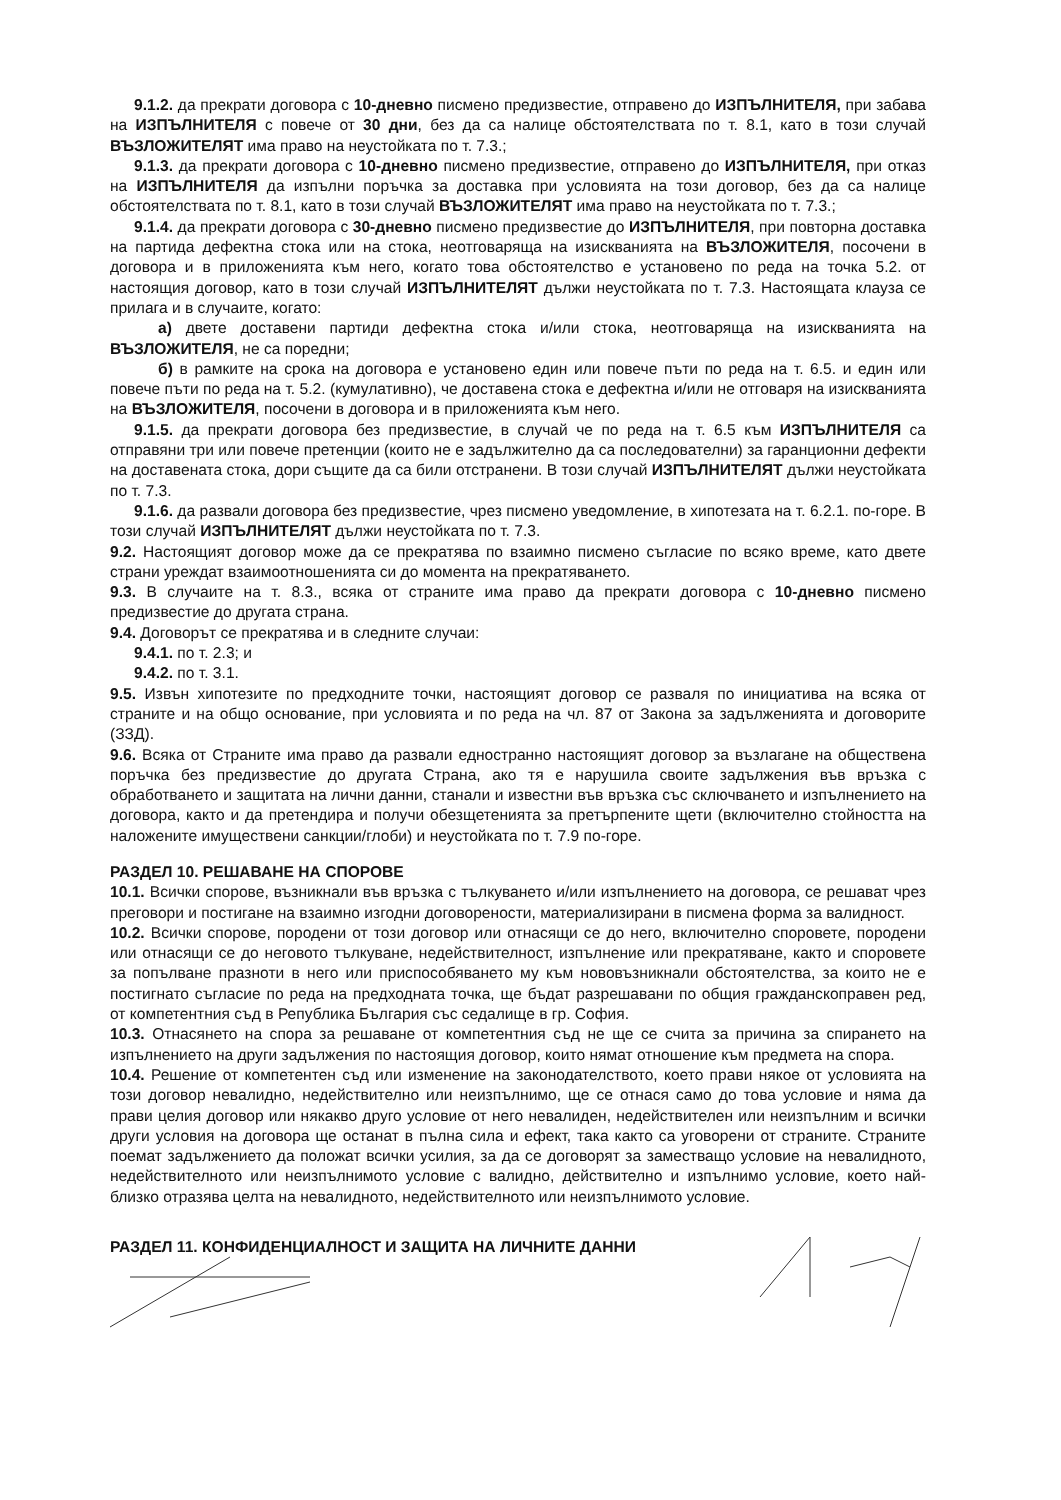9.1.2. да прекрати договора с 10-дневно писмено предизвестие, отправено до ИЗПЪЛНИТЕЛЯ, при забава на ИЗПЪЛНИТЕЛЯ с повече от 30 дни, без да са налице обстоятелствата по т. 8.1, като в този случай ВЪЗЛОЖИТЕЛЯТ има право на неустойката по т. 7.3.;
9.1.3. да прекрати договора с 10-дневно писмено предизвестие, отправено до ИЗПЪЛНИТЕЛЯ, при отказ на ИЗПЪЛНИТЕЛЯ да изпълни поръчка за доставка при условията на този договор, без да са налице обстоятелствата по т. 8.1, като в този случай ВЪЗЛОЖИТЕЛЯТ има право на неустойката по т. 7.3.;
9.1.4. да прекрати договора с 30-дневно писмено предизвестие до ИЗПЪЛНИТЕЛЯ, при повторна доставка на партида дефектна стока или на стока, неотговаряща на изискванията на ВЪЗЛОЖИТЕЛЯ, посочени в договора и в приложенията към него, когато това обстоятелство е установено по реда на точка 5.2. от настоящия договор, като в този случай ИЗПЪЛНИТЕЛЯТ дължи неустойката по т. 7.3. Настоящата клауза се прилага и в случаите, когато:
а) двете доставени партиди дефектна стока и/или стока, неотговаряща на изискванията на ВЪЗЛОЖИТЕЛЯ, не са поредни;
б) в рамките на срока на договора е установено един или повече пъти по реда на т. 6.5. и един или повече пъти по реда на т. 5.2. (кумулативно), че доставена стока е дефектна и/или не отговаря на изискванията на ВЪЗЛОЖИТЕЛЯ, посочени в договора и в приложенията към него.
9.1.5. да прекрати договора без предизвестие, в случай че по реда на т. 6.5 към ИЗПЪЛНИТЕЛЯ са отправяни три или повече претенции (които не е задължително да са последователни) за гаранционни дефекти на доставената стока, дори същите да са били отстранени. В този случай ИЗПЪЛНИТЕЛЯТ дължи неустойката по т. 7.3.
9.1.6. да развали договора без предизвестие, чрез писмено уведомление, в хипотезата на т. 6.2.1. по-горе. В този случай ИЗПЪЛНИТЕЛЯТ дължи неустойката по т. 7.3.
9.2. Настоящият договор може да се прекратява по взаимно писмено съгласие по всяко време, като двете страни уреждат взаимоотношенията си до момента на прекратяването.
9.3. В случаите на т. 8.3., всяка от страните има право да прекрати договора с 10-дневно писмено предизвестие до другата страна.
9.4. Договорът се прекратява и в следните случаи:
9.4.1. по т. 2.3; и
9.4.2. по т. 3.1.
9.5. Извън хипотезите по предходните точки, настоящият договор се разваля по инициатива на всяка от страните и на общо основание, при условията и по реда на чл. 87 от Закона за задълженията и договорите (ЗЗД).
9.6. Всяка от Страните има право да развали едностранно настоящият договор за възлагане на обществена поръчка без предизвестие до другата Страна, ако тя е нарушила своите задължения във връзка с обработването и защитата на лични данни, станали и известни във връзка със сключването и изпълнението на договора, както и да претендира и получи обезщетенията за претърпените щети (включително стойността на наложените имуществени санкции/глоби) и неустойката по т. 7.9 по-горе.
РАЗДЕЛ 10. РЕШАВАНЕ НА СПОРОВЕ
10.1. Всички спорове, възникнали във връзка с тълкуването и/или изпълнението на договора, се решават чрез преговори и постигане на взаимно изгодни договорености, материализирани в писмена форма за валидност.
10.2. Всички спорове, породени от този договор или отнасящи се до него, включително споровете, породени или отнасящи се до неговото тълкуване, недействителност, изпълнение или прекратяване, както и споровете за попълване празноти в него или приспособяването му към нововъзникнали обстоятелства, за които не е постигнато съгласие по реда на предходната точка, ще бъдат разрешавани по общия гражданскоправен ред, от компетентния съд в Република България със седалище в гр. София.
10.3. Отнасянето на спора за решаване от компетентния съд не ще се счита за причина за спирането на изпълнението на други задължения по настоящия договор, които нямат отношение към предмета на спора.
10.4. Решение от компетентен съд или изменение на законодателството, което прави някое от условията на този договор невалидно, недействително или неизпълнимо, ще се отнася само до това условие и няма да прави целия договор или някакво друго условие от него невалиден, недействителен или неизпълним и всички други условия на договора ще останат в пълна сила и ефект, така както са уговорени от страните. Страните поемат задължението да положат всички усилия, за да се договорят за заместващо условие на невалидното, недействителното или неизпълнимото условие с валидно, действително и изпълнимо условие, което най-близко отразява целта на невалидното, недействителното или неизпълнимото условие.
РАЗДЕЛ 11. КОНФИДЕНЦИАЛНОСТ И ЗАЩИТА НА ЛИЧНИТЕ ДАННИ